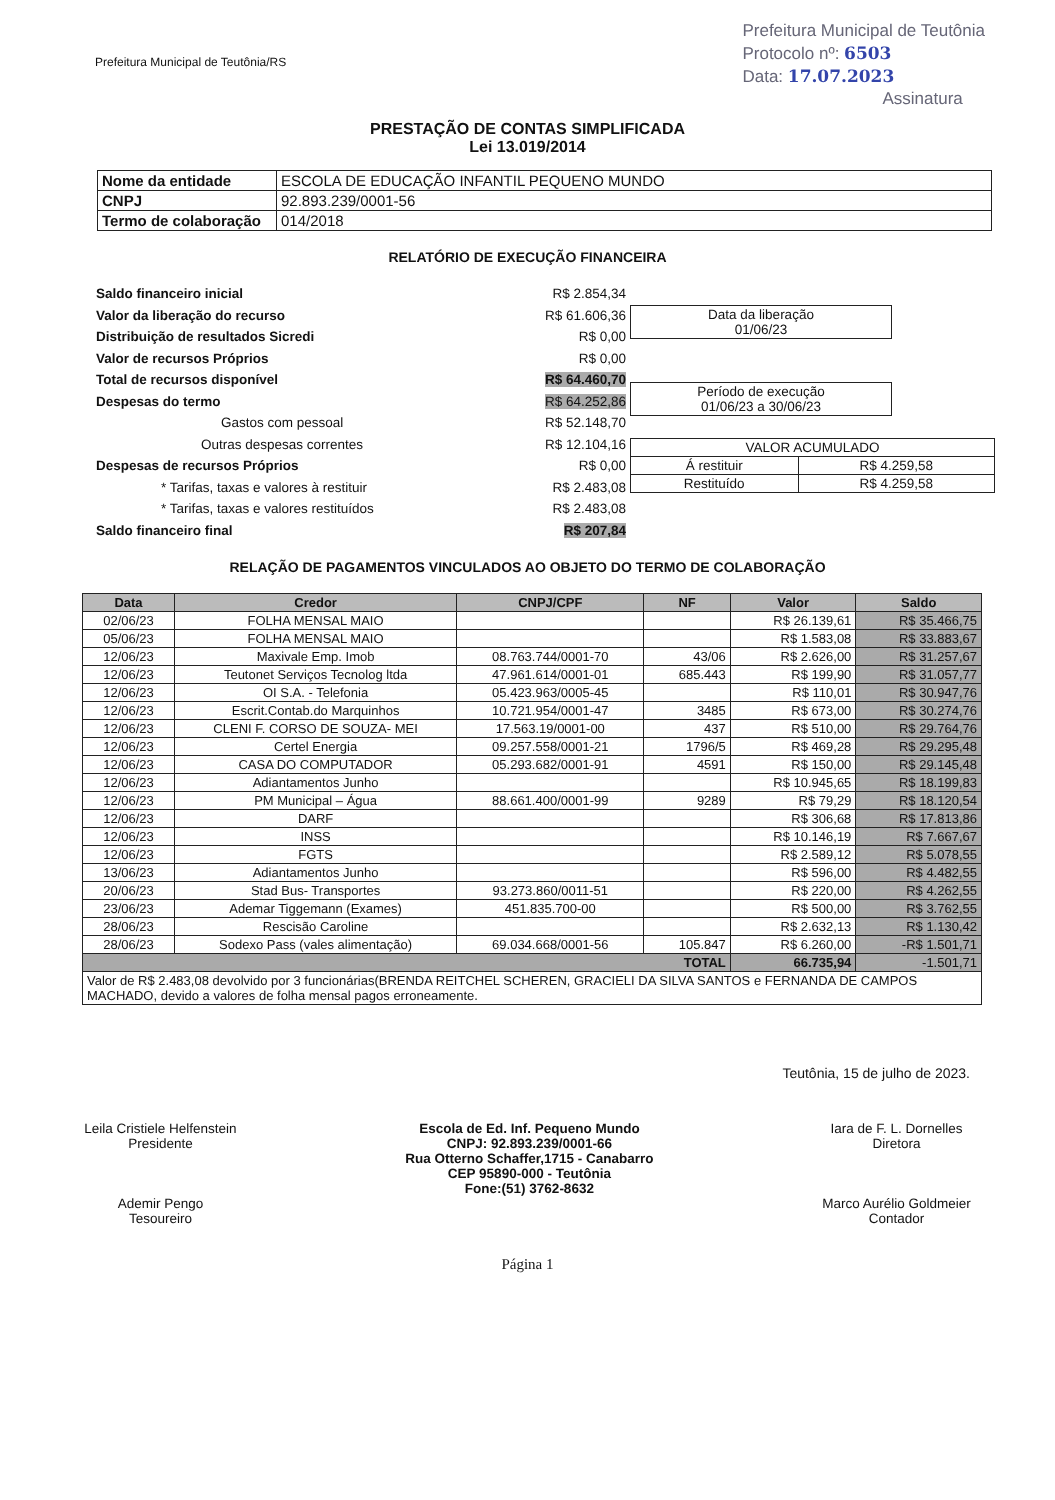Prefeitura Municipal de Teutônia/RS
Prefeitura Municipal de Teutônia
Protocolo nº: 6503
Data: 17.07.2023
Assinatura
PRESTAÇÃO DE CONTAS SIMPLIFICADA
Lei 13.019/2014
| Nome da entidade | ESCOLA DE EDUCAÇÃO INFANTIL PEQUENO MUNDO |
| CNPJ | 92.893.239/0001-56 |
| Termo de colaboração | 014/2018 |
RELATÓRIO DE EXECUÇÃO FINANCEIRA
Saldo financeiro inicial
Valor da liberação do recurso
Distribuição de resultados Sicredi
Valor de recursos Próprios
Total de recursos disponível
Despesas do termo
Gastos com pessoal
Outras despesas correntes
Despesas de recursos Próprios
* Tarifas, taxas e valores à restituir
* Tarifas, taxas e valores restituídos
Saldo financeiro final
R$ 2.854,34
R$ 61.606,36
R$ 0,00
R$ 0,00
R$ 64.460,70
R$ 64.252,86
R$ 52.148,70
R$ 12.104,16
R$ 0,00
R$ 2.483,08
R$ 2.483,08
R$ 207,84
| Data da liberação 01/06/23 |
| Período de execução 01/06/23 a 30/06/23 |
| VALOR ACUMULADO | |
| Á restituir | R$ 4.259,58 |
| Restituído | R$ 4.259,58 |
RELAÇÃO DE PAGAMENTOS VINCULADOS AO OBJETO DO TERMO DE COLABORAÇÃO
| Data | Credor | CNPJ/CPF | NF | Valor | Saldo |
| --- | --- | --- | --- | --- | --- |
| 02/06/23 | FOLHA MENSAL MAIO | | | R$ 26.139,61 | R$ 35.466,75 |
| 05/06/23 | FOLHA MENSAL MAIO | | | R$ 1.583,08 | R$ 33.883,67 |
| 12/06/23 | Maxivale Emp. Imob | 08.763.744/0001-70 | 43/06 | R$ 2.626,00 | R$ 31.257,67 |
| 12/06/23 | Teutonet Serviços Tecnolog ltda | 47.961.614/0001-01 | 685.443 | R$ 199,90 | R$ 31.057,77 |
| 12/06/23 | OI S.A. - Telefonia | 05.423.963/0005-45 | | R$ 110,01 | R$ 30.947,76 |
| 12/06/23 | Escrit.Contab.do Marquinhos | 10.721.954/0001-47 | 3485 | R$ 673,00 | R$ 30.274,76 |
| 12/06/23 | CLENI F. CORSO DE SOUZA- MEI | 17.563.19/0001-00 | 437 | R$ 510,00 | R$ 29.764,76 |
| 12/06/23 | Certel Energia | 09.257.558/0001-21 | 1796/5 | R$ 469,28 | R$ 29.295,48 |
| 12/06/23 | CASA DO COMPUTADOR | 05.293.682/0001-91 | 4591 | R$ 150,00 | R$ 29.145,48 |
| 12/06/23 | Adiantamentos Junho | | | R$ 10.945,65 | R$ 18.199,83 |
| 12/06/23 | PM Municipal – Água | 88.661.400/0001-99 | 9289 | R$ 79,29 | R$ 18.120,54 |
| 12/06/23 | DARF | | | R$ 306,68 | R$ 17.813,86 |
| 12/06/23 | INSS | | | R$ 10.146,19 | R$ 7.667,67 |
| 12/06/23 | FGTS | | | R$ 2.589,12 | R$ 5.078,55 |
| 13/06/23 | Adiantamentos Junho | | | R$ 596,00 | R$ 4.482,55 |
| 20/06/23 | Stad Bus- Transportes | 93.273.860/0011-51 | | R$ 220,00 | R$ 4.262,55 |
| 23/06/23 | Ademar Tiggemann (Exames) | 451.835.700-00 | | R$ 500,00 | R$ 3.762,55 |
| 28/06/23 | Rescisão Caroline | | | R$ 2.632,13 | R$ 1.130,42 |
| 28/06/23 | Sodexo Pass (vales alimentação) | 69.034.668/0001-56 | 105.847 | R$ 6.260,00 | -R$ 1.501,71 |
| TOTAL | | | | 66.735,94 | -1.501,71 |
| Valor de R$ 2.483,08 devolvido por 3 funcionárias(BRENDA REITCHEL SCHEREN, GRACIELI DA SILVA SANTOS e FERNANDA DE CAMPOS MACHADO, devido a valores de folha mensal pagos erroneamente. | | | | | |
Teutônia, 15 de julho de 2023.
Leila Cristiele Helfenstein
Presidente
Ademir Pengo
Tesoureiro
Escola de Ed. Inf. Pequeno Mundo
CNPJ: 92.893.239/0001-66
Rua Otterno Schaffer,1715 - Canabarro
CEP 95890-000 - Teutônia
Fone:(51) 3762-8632
Iara de F. L. Dornelles
Diretora
Marco Aurélio Goldmeier
Contador
Página 1